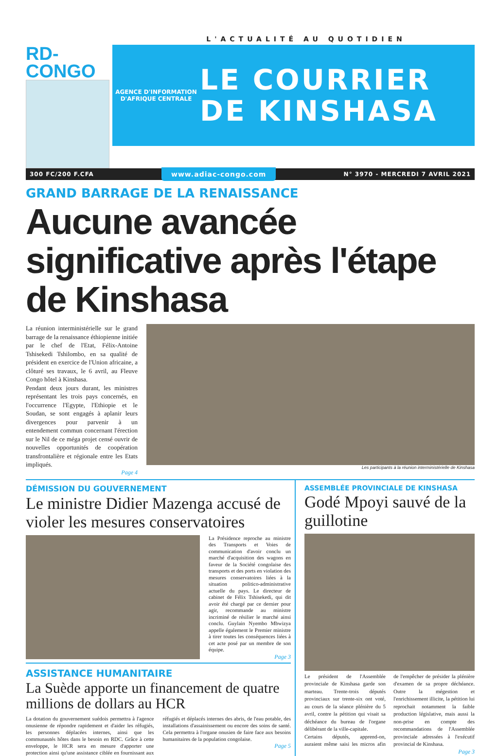L'ACTUALITÉ AU QUOTIDIEN
RD-CONGO
AGENCE D'INFORMATION D'AFRIQUE CENTRALE
LE COURRIER
DE KINSHASA
300 FC/200 F.CFA www.adiac-congo.com N° 3970 - MERCREDI 7 AVRIL 2021
GRAND BARRAGE DE LA RENAISSANCE
Aucune avancée significative après l'étape de Kinshasa
La réunion interministérielle sur le grand barrage de la renaissance éthiopienne initiée par le chef de l'Etat, Félix-Antoine Tshisekedi Tshilombo, en sa qualité de président en exercice de l'Union africaine, a clôturé ses travaux, le 6 avril, au Fleuve Congo hôtel à Kinshasa.
Pendant deux jours durant, les ministres représentant les trois pays concernés, en l'occurrence l'Egypte, l'Ethiopie et le Soudan, se sont engagés à aplanir leurs divergences pour parvenir à un entendement commun concernant l'érection sur le Nil de ce méga projet censé ouvrir de nouvelles opportunités de coopération transfrontalière et régionale entre les Etats impliqués.
Page 4
Les participants à la réunion interministérielle de Kinshasa
DÉMISSION DU GOUVERNEMENT
Le ministre Didier Mazenga accusé de violer les mesures conservatoires
La Présidence reproche au ministre des Transports et Voies de communication d'avoir conclu un marché d'acquisition des wagons en faveur de la Société congolaise des transports et des ports en violation des mesures conservatoires liées à la situation politico-administrative actuelle du pays. Le directeur de cabinet de Félix Tshisekedi, qui dit avoir été chargé par ce dernier pour agir, recommande au ministre incriminé de résilier le marché ainsi conclu. Guylain Nyembo Mbwizya appelle également le Premier ministre à tirer toutes les conséquences liées à cet acte posé par un membre de son équipe.
Page 3
ASSISTANCE HUMANITAIRE
La Suède apporte un financement de quatre millions de dollars au HCR
La dotation du gouvernement suédois permettra à l'agence onusienne de répondre rapidement et d'aider les réfugiés, les personnes déplacées internes, ainsi que les communautés hôtes dans le besoin en RDC. Grâce à cette enveloppe, le HCR sera en mesure d'apporter une protection ainsi qu'une assistance ciblée en fournissant aux réfugiés et déplacés internes des abris, de l'eau potable, des installations d'assainissement ou encore des soins de santé. Cela permettra à l'organe onusien de faire face aux besoins humanitaires de la population congolaise.
Page 5
ASSEMBLÉE PROVINCIALE DE KINSHASA
Godé Mpoyi sauvé de la guillotine
Le président de l'Assemblée provinciale de Kinshasa garde son marteau. Trente-trois députés provinciaux sur trente-six ont voté, au cours de la séance plénière du 5 avril, contre la pétition qui visait sa déchéance du bureau de l'organe délibérant de la ville-capitale.
Certains députés, apprend-on, auraient même saisi les micros afin de l'empêcher de présider la plénière d'examen de sa propre déchéance. Outre la mégestion et l'enrichissement illicite, la pétition lui reprochait notamment la faible production législative, mais aussi la non-prise en compte des recommandations de l'Assemblée provinciale adressées à l'exécutif provincial de Kinshasa.
Page 3